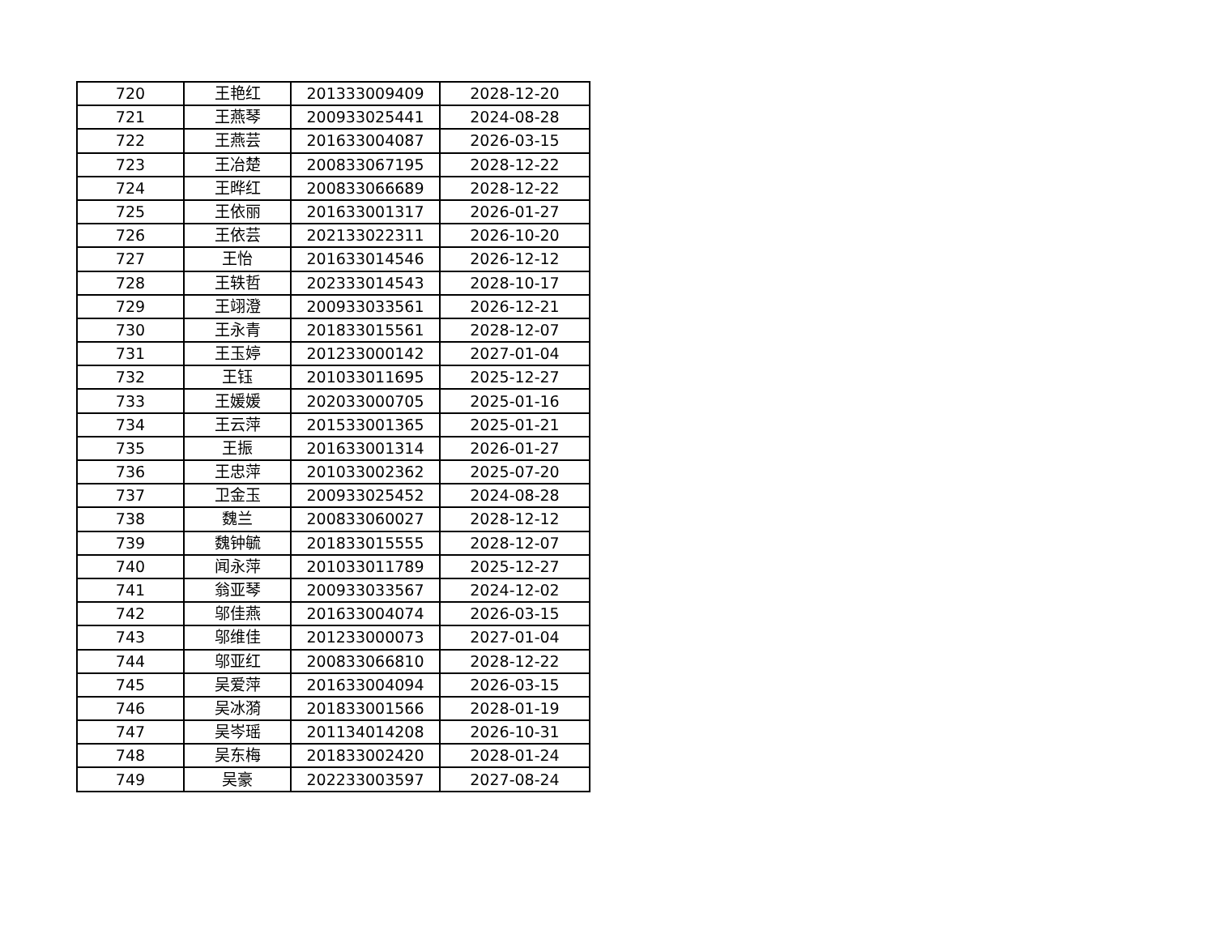| 720 | 王艳红 | 201333009409 | 2028-12-20 |
| 721 | 王燕琴 | 200933025441 | 2024-08-28 |
| 722 | 王燕芸 | 201633004087 | 2026-03-15 |
| 723 | 王冶楚 | 200833067195 | 2028-12-22 |
| 724 | 王晔红 | 200833066689 | 2028-12-22 |
| 725 | 王依丽 | 201633001317 | 2026-01-27 |
| 726 | 王依芸 | 202133022311 | 2026-10-20 |
| 727 | 王怡 | 201633014546 | 2026-12-12 |
| 728 | 王轶哲 | 202333014543 | 2028-10-17 |
| 729 | 王翊澄 | 200933033561 | 2026-12-21 |
| 730 | 王永青 | 201833015561 | 2028-12-07 |
| 731 | 王玉婷 | 201233000142 | 2027-01-04 |
| 732 | 王钰 | 201033011695 | 2025-12-27 |
| 733 | 王媛媛 | 202033000705 | 2025-01-16 |
| 734 | 王云萍 | 201533001365 | 2025-01-21 |
| 735 | 王振 | 201633001314 | 2026-01-27 |
| 736 | 王忠萍 | 201033002362 | 2025-07-20 |
| 737 | 卫金玉 | 200933025452 | 2024-08-28 |
| 738 | 魏兰 | 200833060027 | 2028-12-12 |
| 739 | 魏钟毓 | 201833015555 | 2028-12-07 |
| 740 | 闻永萍 | 201033011789 | 2025-12-27 |
| 741 | 翁亚琴 | 200933033567 | 2024-12-02 |
| 742 | 邬佳燕 | 201633004074 | 2026-03-15 |
| 743 | 邬维佳 | 201233000073 | 2027-01-04 |
| 744 | 邬亚红 | 200833066810 | 2028-12-22 |
| 745 | 吴爱萍 | 201633004094 | 2026-03-15 |
| 746 | 吴冰漪 | 201833001566 | 2028-01-19 |
| 747 | 吴岑瑶 | 201134014208 | 2026-10-31 |
| 748 | 吴东梅 | 201833002420 | 2028-01-24 |
| 749 | 吴豪 | 202233003597 | 2027-08-24 |